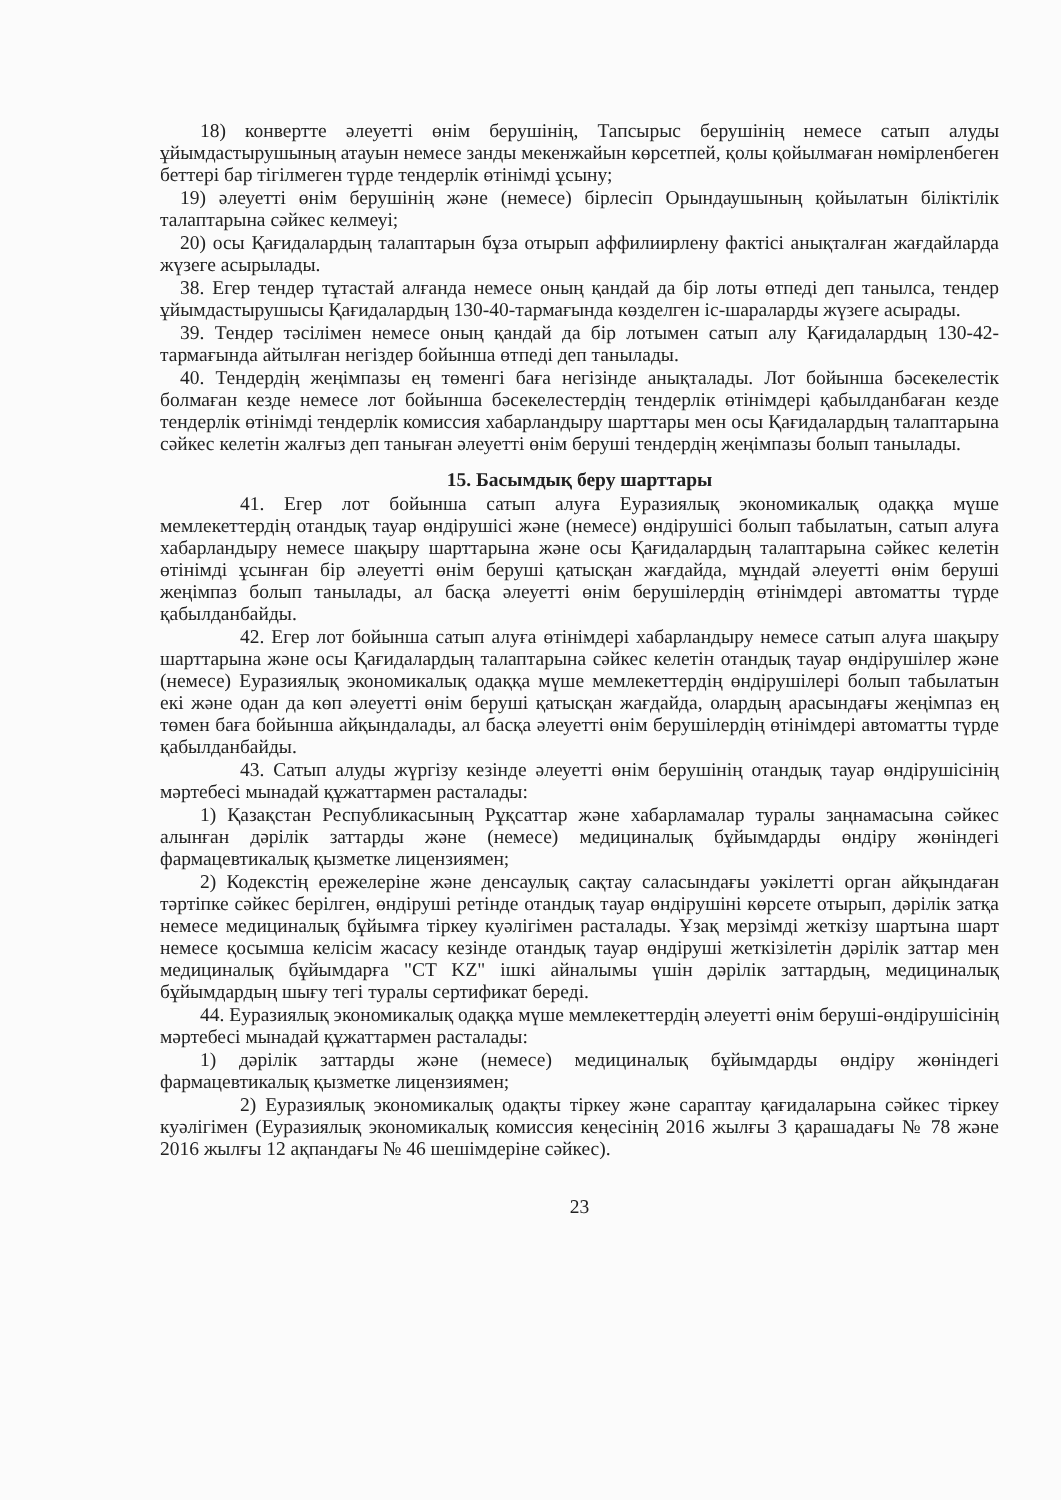18) конвертте әлеуетті өнім берушінің, Тапсырыс берушінің немесе сатып алуды ұйымдастырушының атауын немесе занды мекенжайын көрсетпей, қолы қойылмаған нөмірленбеген беттері бар тігілмеген түрде тендерлік өтінімді ұсыну;
19) әлеуетті өнім берушінің және (немесе) бірлесіп Орындаушының қойылатын біліктілік талаптарына сәйкес келмеуі;
20) осы Қағидалардың талаптарын бұза отырып аффилиирлену фактісі анықталған жағдайларда жүзеге асырылады.
38. Егер тендер тұтастай алғанда немесе оның қандай да бір лоты өтпеді деп танылса, тендер ұйымдастырушысы Қағидалардың 130-40-тармағында көзделген іс-шараларды жүзеге асырады.
39. Тендер тәсілімен немесе оның қандай да бір лотымен сатып алу Қағидалардың 130-42-тармағында айтылған негіздер бойынша өтпеді деп танылады.
40. Тендердің жеңімпазы ең төменгі баға негізінде анықталады. Лот бойынша бәсекелестік болмаған кезде немесе лот бойынша бәсекелестердің тендерлік өтінімдері қабылданбаған кезде тендерлік өтінімді тендерлік комиссия хабарландыру шарттары мен осы Қағидалардың талаптарына сәйкес келетін жалғыз деп таныған әлеуетті өнім беруші тендердің жеңімпазы болып танылады.
15. Басымдық беру шарттары
41. Егер лот бойынша сатып алуға Еуразиялық экономикалық одаққа мүше мемлекеттердің отандық тауар өндірушісі және (немесе) өндірушісі болып табылатын, сатып алуға хабарландыру немесе шақыру шарттарына және осы Қағидалардың талаптарына сәйкес келетін өтінімді ұсынған бір әлеуетті өнім беруші қатысқан жағдайда, мұндай әлеуетті өнім беруші жеңімпаз болып танылады, ал басқа әлеуетті өнім берушілердің өтінімдері автоматты түрде қабылданбайды.
42. Егер лот бойынша сатып алуға өтінімдері хабарландыру немесе сатып алуға шақыру шарттарына және осы Қағидалардың талаптарына сәйкес келетін отандық тауар өндірушілер және (немесе) Еуразиялық экономикалық одаққа мүше мемлекеттердің өндірушілері болып табылатын екі және одан да көп әлеуетті өнім беруші қатысқан жағдайда, олардың арасындағы жеңімпаз ең төмен баға бойынша айқындалады, ал басқа әлеуетті өнім берушілердің өтінімдері автоматты түрде қабылданбайды.
43. Сатып алуды жүргізу кезінде әлеуетті өнім берушінің отандық тауар өндірушісінің мәртебесі мынадай құжаттармен расталады:
1) Қазақстан Республикасының Рұқсаттар және хабарламалар туралы заңнамасына сәйкес алынған дәрілік заттарды және (немесе) медициналық бұйымдарды өндіру жөніндегі фармацевтикалық қызметке лицензиямен;
2) Кодекстің ережелеріне және денсаулық сақтау саласындағы уәкілетті орган айқындаған тәртіпке сәйкес берілген, өндіруші ретінде отандық тауар өндірушіні көрсете отырып, дәрілік затқа немесе медициналық бұйымға тіркеу куәлігімен расталады. Ұзақ мерзімді жеткізу шартына шарт немесе қосымша келісім жасасу кезінде отандық тауар өндіруші жеткізілетін дәрілік заттар мен медициналық бұйымдарға "CT KZ" ішкі айналымы үшін дәрілік заттардың, медициналық бұйымдардың шығу тегі туралы сертификат береді.
44. Еуразиялық экономикалық одаққа мүше мемлекеттердің әлеуетті өнім беруші-өндірушісінің мәртебесі мынадай құжаттармен расталады:
1) дәрілік заттарды және (немесе) медициналық бұйымдарды өндіру жөніндегі фармацевтикалық қызметке лицензиямен;
2) Еуразиялық экономикалық одақты тіркеу және сараптау қағидаларына сәйкес тіркеу куәлігімен (Еуразиялық экономикалық комиссия кеңесінің 2016 жылғы 3 қарашадағы № 78 және 2016 жылғы 12 ақпандағы № 46 шешімдеріне сәйкес).
23